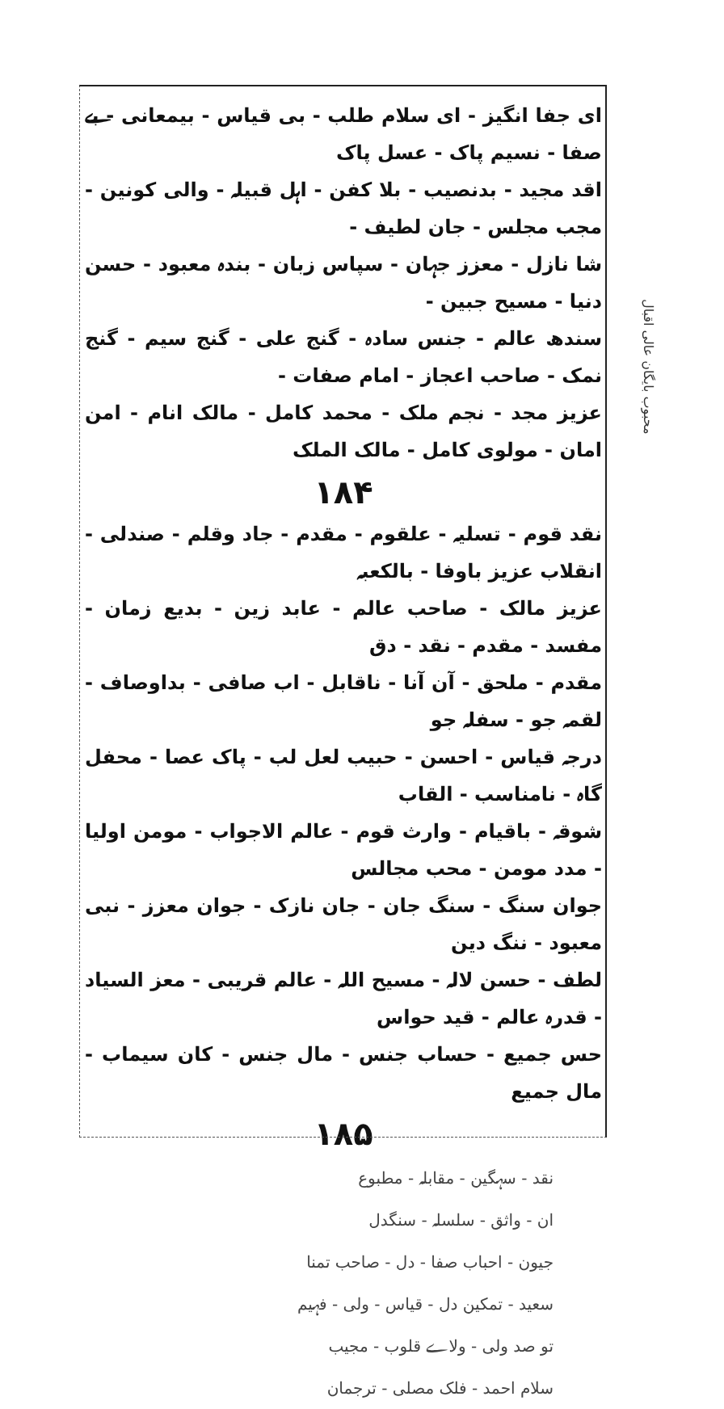محبوب بایگان عالی اقبال
ای جفا انگیز - ای سلام طلب - بی قیاس - بیمعانی - بے صفا - نسیم پاک - عسل پاک
اقد مجید - بدنصیب - بلا کفن - اہل قبیلہ - والی کونین - مجب مجلس - جان لطیف -
شا نازل - معزز جہان - سپاس زبان - بندہ معبود - حسن دنیا - مسیح جبین -
سندھ عالم - جنس سادہ - گنج علی - گنج سیم - گنج نمک - صاحب اعجاز - امام صفات -
عزیز مجد - نجم ملک - محمد کامل - مالک انام - امن امان - مولوی کامل - مالک الملک
۱۸۴
نقد قوم - تسلیہ - علقوم - مقدم - جاد وقلم - صندلی - انقلاب عزیز باوفا - بالکعبہ
عزیز مالک - صاحب عالم - عابد زین - بدیع زمان - مفسد - مقدم - نقد - دق
مقدم - ملحق - آن آنا - ناقابل - اب صافی - بداوصاف - لقمہ جو - سفلہ جو
درجہ قیاس - احسن - حبیب لعل لب - پاک عصا - محفل گاہ - نامناسب - القاب
شوقہ - باقیام - وارث قوم - عالم الاجواب - مومن اولیا - مدد مومن - محب مجالس
جوان سنگ - سنگ جان - جان نازک - جوان معزز - نبی معبود - ننگ دین
لطف - حسن لالہ - مسیح اللہ - عالم قریبی - معز السیاد - قدرہ عالم - قید حواس
حس جمیع - حساب جنس - مال جنس - کان سیماب - مال جمیع
۱۸۵
نقد - سہگین - مقابلہ - مطبوع
ان - واثق - سلسلہ - سنگدل
جیون - احباب صفا - دل - صاحب تمنا
سعید - تمکین دل - قیاس - ولی - فہیم
تو صد ولی - ولاے قلوب - مجیب
سلام احمد - فلک مصلی - ترجمان